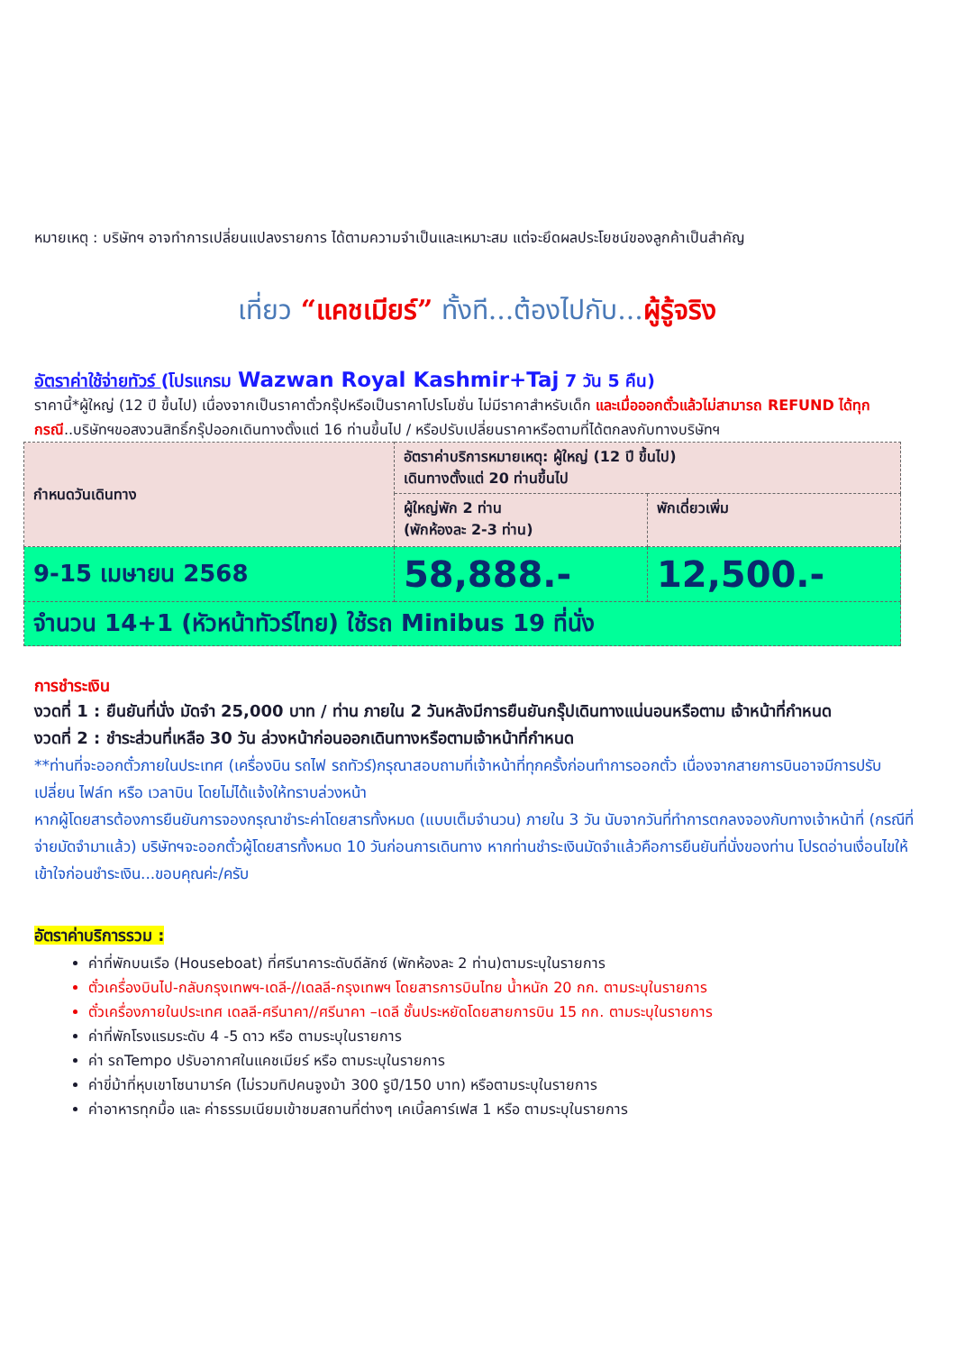หมายเหตุ : บริษัทฯ อาจทำการเปลี่ยนแปลงรายการ ได้ตามความจำเป็นและเหมาะสม แต่จะยึดผลประโยชน์ของลูกค้าเป็นสำคัญ
เที่ยว “แคชเมียร์” ทั้งที...ต้องไปกับ...ผู้รู้จริง
อัตราค่าใช้จ่ายทัวร์ (โปรแกรม Wazwan Royal Kashmir+Taj 7 วัน 5 คืน)
ราคานี้*ผู้ใหญ่ (12 ปี ขึ้นไป) เนื่องจากเป็นราคาตั๋วกรุ๊ปหรือเป็นราคาโปรโมชั่น ไม่มีราคาสำหรับเด็ก และเมื่อออกตั๋วแล้วไม่สามารถ REFUND ได้ทุกกรณี..บริษัทฯขอสงวนสิทธิ์กรุ๊ปออกเดินทางตั้งแต่ 16 ท่านขึ้นไป / หรือปรับเปลี่ยนราคาหรือตามที่ได้ตกลงกับทางบริษัทฯ
| กำหนดวันเดินทาง | อัตราค่าบริการหมายเหตุ: ผู้ใหญ่ (12 ปี ขึ้นไป) เดินทางตั้งแต่ 20 ท่านขึ้นไป | |
| | ผู้ใหญ่พัก 2 ท่าน (พักห้องละ 2-3 ท่าน) | พักเดี่ยวเพิ่ม |
| 9-15 เมษายน 2568 | 58,888.- | 12,500.- |
| จำนวน 14+1 (หัวหน้าทัวร์ไทย) ใช้รถ Minibus 19 ที่นั่ง | | |
การชำระเงิน
งวดที่ 1 : ยืนยันที่นั่ง มัดจำ 25,000 บาท / ท่าน ภายใน 2 วันหลังมีการยืนยันกรุ๊ปเดินทางแน่นอนหรือตาม เจ้าหน้าที่กำหนด
งวดที่ 2 : ชำระส่วนที่เหลือ 30 วัน ล่วงหน้าก่อนออกเดินทางหรือตามเจ้าหน้าที่กำหนด
**ท่านที่จะออกตั๋วภายในประเทศ (เครื่องบิน รถไฟ รถทัวร์)กรุณาสอบถามที่เจ้าหน้าที่ทุกครั้งก่อนทำการออกตั๋ว เนื่องจากสายการบินอาจมีการปรับเปลี่ยน ไฟล์ท หรือ เวลาบิน โดยไม่ได้แจ้งให้ทราบล่วงหน้า
หากผู้โดยสารต้องการยืนยันการจองกรุณาชำระค่าโดยสารทั้งหมด (แบบเต็มจำนวน) ภายใน 3 วัน นับจากวันที่ทำการตกลงจองกับทางเจ้าหน้าที่ (กรณีที่จ่ายมัดจำมาแล้ว) บริษัทฯจะออกตั๋วผู้โดยสารทั้งหมด 10 วันก่อนการเดินทาง หากท่านชำระเงินมัดจำแล้วคือการยืนยันที่นั่งของท่าน โปรดอ่านเงื่อนไขให้เข้าใจก่อนชำระเงิน...ขอบคุณค่ะ/ครับ
อัตราค่าบริการรวม :
ค่าที่พักบนเรือ (Houseboat) ที่ศรีนาคาระดับดีลักซ์ (พักห้องละ 2 ท่าน)ตามระบุในรายการ
ตั๋วเครื่องบินไป-กลับกรุงเทพฯ-เดลี-//เดลลี-กรุงเทพฯ โดยสารการบินไทย น้ำหนัก 20 กก. ตามระบุในรายการ
ตั๋วเครื่องภายในประเทศ เดลลี-ศรีนาคา//ศรีนาคา –เดลี ชั้นประหยัดโดยสายการบิน 15 กก. ตามระบุในรายการ
ค่าที่พักโรงแรมระดับ 4 -5 ดาว หรือ ตามระบุในรายการ
ค่า รถTempo ปรับอากาศในแคชเมียร์ หรือ ตามระบุในรายการ
ค่าขี่ม้าที่หุบเขาโซนามาร์ค (ไม่รวมทิปคนจูงม้า 300 รูปี/150 บาท) หรือตามระบุในรายการ
ค่าอาหารทุกมื้อ และ ค่าธรรมเนียมเข้าชมสถานที่ต่างๆ เคเบิ้ลคาร์เฟส 1 หรือ ตามระบุในรายการ